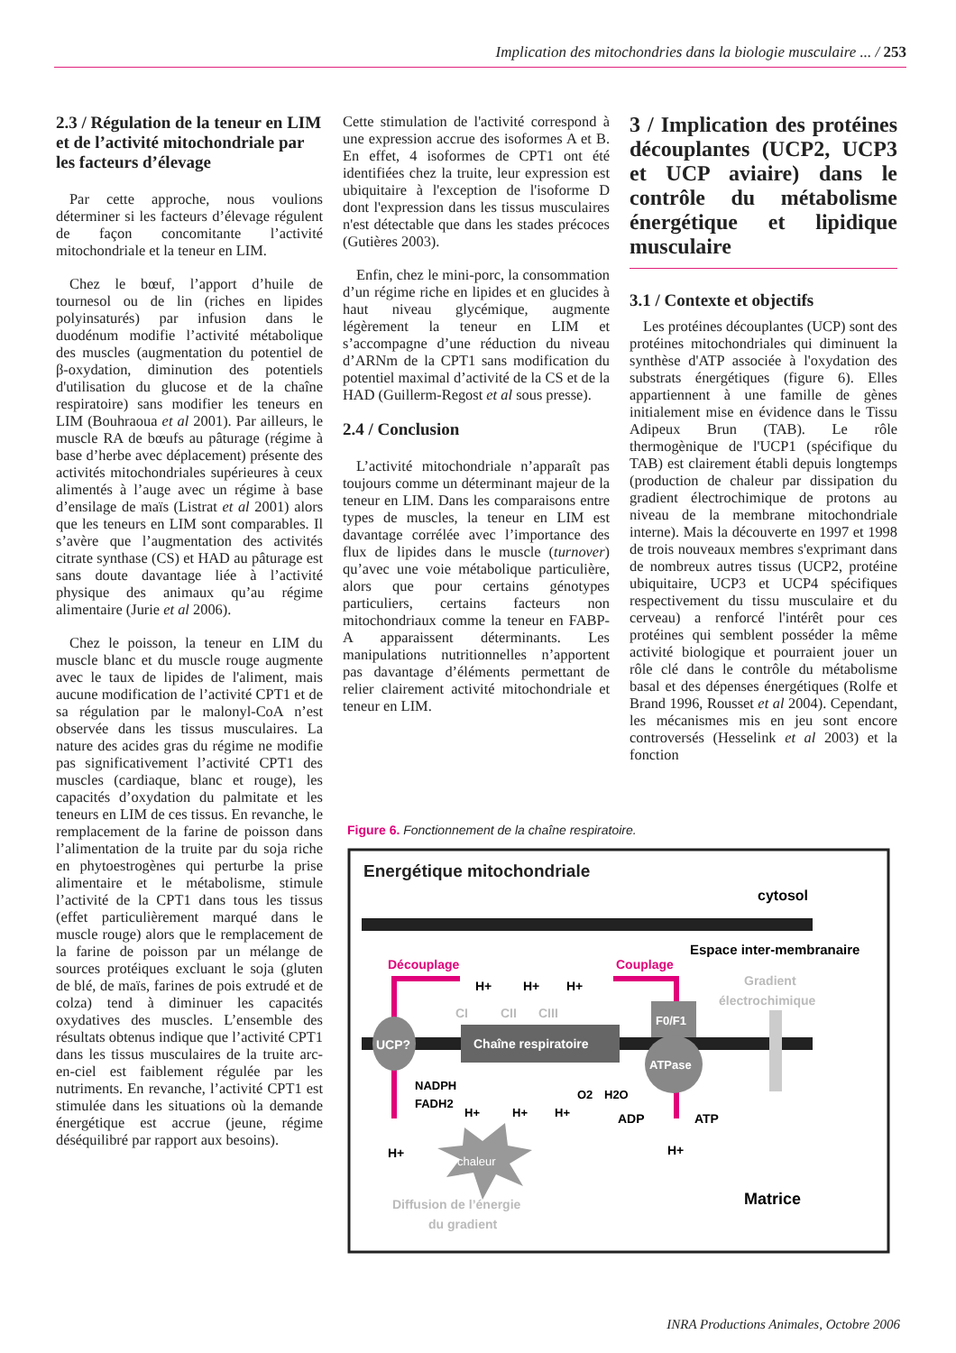Implication des mitochondries dans la biologie musculaire ... / 253
2.3 / Régulation de la teneur en LIM et de l’activité mitochondriale par les facteurs d’élevage
Par cette approche, nous voulions déterminer si les facteurs d’élevage régulent de façon concomitante l’activité mitochondriale et la teneur en LIM.
Chez le bœuf, l’apport d’huile de tournesol ou de lin (riches en lipides polyinsaturés) par infusion dans le duodénum modifie l’activité métabolique des muscles (augmentation du potentiel de β-oxydation, diminution des potentiels d'utilisation du glucose et de la chaîne respiratoire) sans modifier les teneurs en LIM (Bouhraoua et al 2001). Par ailleurs, le muscle RA de bœufs au pâturage (régime à base d’herbe avec déplacement) présente des activités mitochondriales supérieures à ceux alimentés à l’auge avec un régime à base d’ensilage de maïs (Listrat et al 2001) alors que les teneurs en LIM sont comparables. Il s’avère que l’augmentation des activités citrate synthase (CS) et HAD au pâturage est sans doute davantage liée à l’activité physique des animaux qu’au régime alimentaire (Jurie et al 2006).
Chez le poisson, la teneur en LIM du muscle blanc et du muscle rouge augmente avec le taux de lipides de l'aliment, mais aucune modification de l’activité CPT1 et de sa régulation par le malonyl-CoA n’est observée dans les tissus musculaires. La nature des acides gras du régime ne modifie pas significativement l’activité CPT1 des muscles (cardiaque, blanc et rouge), les capacités d’oxydation du palmitate et les teneurs en LIM de ces tissus. En revanche, le remplacement de la farine de poisson dans l’alimentation de la truite par du soja riche en phytoestrogènes qui perturbe la prise alimentaire et le métabolisme, stimule l’activité de la CPT1 dans tous les tissus (effet particulièrement marqué dans le muscle rouge) alors que le remplacement de la farine de poisson par un mélange de sources protéiques excluant le soja (gluten de blé, de maïs, farines de pois extrudé et de colza) tend à diminuer les capacités oxydatives des muscles. L’ensemble des résultats obtenus indique que l’activité CPT1 dans les tissus musculaires de la truite arc-en-ciel est faiblement régulée par les nutriments. En revanche, l’activité CPT1 est stimulée dans les situations où la demande énergétique est accrue (jeune, régime déséquilibré par rapport aux besoins).
Cette stimulation de l'activité correspond à une expression accrue des isoformes A et B. En effet, 4 isoformes de CPT1 ont été identifiées chez la truite, leur expression est ubiquitaire à l'exception de l'isoforme D dont l'expression dans les tissus musculaires n'est détectable que dans les stades précoces (Gutières 2003).
Enfin, chez le mini-porc, la consommation d’un régime riche en lipides et en glucides à haut niveau glycémique, augmente légèrement la teneur en LIM et s’accompagne d’une réduction du niveau d’ARNm de la CPT1 sans modification du potentiel maximal d’activité de la CS et de la HAD (Guillerm-Regost et al sous presse).
2.4 / Conclusion
L’activité mitochondriale n’apparaît pas toujours comme un déterminant majeur de la teneur en LIM. Dans les comparaisons entre types de muscles, la teneur en LIM est davantage corrélée avec l’importance des flux de lipides dans le muscle (turnover) qu’avec une voie métabolique particulière, alors que pour certains génotypes particuliers, certains facteurs non mitochondriaux comme la teneur en FABP-A apparaissent déterminants. Les manipulations nutritionnelles n’apportent pas davantage d’éléments permettant de relier clairement activité mitochondriale et teneur en LIM.
3 / Implication des protéines découplantes (UCP2, UCP3 et UCP aviaire) dans le contrôle du métabolisme énergétique et lipidique musculaire
3.1 / Contexte et objectifs
Les protéines découplantes (UCP) sont des protéines mitochondriales qui diminuent la synthèse d'ATP associée à l'oxydation des substrats énergétiques (figure 6). Elles appartiennent à une famille de gènes initialement mise en évidence dans le Tissu Adipeux Brun (TAB). Le rôle thermogènique de l'UCP1 (spécifique du TAB) est clairement établi depuis longtemps (production de chaleur par dissipation du gradient électrochimique de protons au niveau de la membrane mitochondriale interne). Mais la découverte en 1997 et 1998 de trois nouveaux membres s'exprimant dans de nombreux autres tissus (UCP2, protéine ubiquitaire, UCP3 et UCP4 spécifiques respectivement du tissu musculaire et du cerveau) a renforcé l'intérêt pour ces protéines qui semblent posséder la même activité biologique et pourraient jouer un rôle clé dans le contrôle du métabolisme basal et des dépenses énergétiques (Rolfe et Brand 1996, Rousset et al 2004). Cependant, les mécanismes mis en jeu sont encore controversés (Hesselink et al 2003) et la fonction
Figure 6. Fonctionnement de la chaîne respiratoire.
Energétique mitochondriale
cytosol
Espace inter-membranaire
Découplage
Couplage
Gradient
électrochimique
UCP?
Chaîne respiratoire
CI
CII
CIII
H+
H+
H+
F0/F1
ATPase
NADPH
FADH2
H+
H+
H+
O2
H2O
ADP
ATP
H+
H+
chaleur
Diffusion de l’énergie
du gradient
Matrice
INRA Productions Animales, Octobre 2006